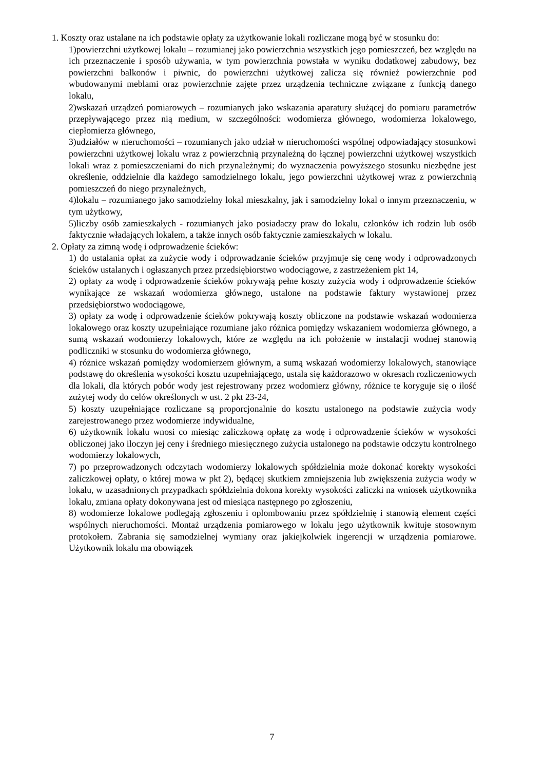1. Koszty oraz ustalane na ich podstawie opłaty za użytkowanie lokali rozliczane mogą być w stosunku do:
1)powierzchni użytkowej lokalu – rozumianej jako powierzchnia wszystkich jego pomieszczeń, bez względu na ich przeznaczenie i sposób używania, w tym powierzchnia powstała w wyniku dodatkowej zabudowy, bez powierzchni balkonów i piwnic, do powierzchni użytkowej zalicza się również powierzchnie pod wbudowanymi meblami oraz powierzchnie zajęte przez urządzenia techniczne związane z funkcją danego lokalu,
2)wskazań urządzeń pomiarowych – rozumianych jako wskazania aparatury służącej do pomiaru parametrów przepływającego przez nią medium, w szczególności: wodomierza głównego, wodomierza lokalowego, ciepłomierza głównego,
3)udziałów w nieruchomości – rozumianych jako udział w nieruchomości wspólnej odpowiadający stosunkowi powierzchni użytkowej lokalu wraz z powierzchnią przynależną do łącznej powierzchni użytkowej wszystkich lokali wraz z pomieszczeniami do nich przynależnymi; do wyznaczenia powyższego stosunku niezbędne jest określenie, oddzielnie dla każdego samodzielnego lokalu, jego powierzchni użytkowej wraz z powierzchnią pomieszczeń do niego przynależnych,
4)lokalu – rozumianego jako samodzielny lokal mieszkalny, jak i samodzielny lokal o innym przeznaczeniu, w tym użytkowy,
5)liczby osób zamieszkałych - rozumianych jako posiadaczy praw do lokalu, członków ich rodzin lub osób faktycznie władających lokalem, a także innych osób faktycznie zamieszkałych w lokalu.
2. Opłaty za zimną wodę i odprowadzenie ścieków:
1) do ustalania opłat za zużycie wody i odprowadzanie ścieków przyjmuje się cenę wody i odprowadzonych ścieków ustalanych i ogłaszanych przez przedsiębiorstwo wodociągowe, z zastrzeżeniem pkt 14,
2) opłaty za wodę i odprowadzenie ścieków pokrywają pełne koszty zużycia wody i odprowadzenie ścieków wynikające ze wskazań wodomierza głównego, ustalone na podstawie faktury wystawionej przez przedsiębiorstwo wodociągowe,
3) opłaty za wodę i odprowadzenie ścieków pokrywają koszty obliczone na podstawie wskazań wodomierza lokalowego oraz koszty uzupełniające rozumiane jako różnica pomiędzy wskazaniem wodomierza głównego, a sumą wskazań wodomierzy lokalowych, które ze względu na ich położenie w instalacji wodnej stanowią podliczniki w stosunku do wodomierza głównego,
4) różnice wskazań pomiędzy wodomierzem głównym, a sumą wskazań wodomierzy lokalowych, stanowiące podstawę do określenia wysokości kosztu uzupełniającego, ustala się każdorazowo w okresach rozliczeniowych dla lokali, dla których pobór wody jest rejestrowany przez wodomierz główny, różnice te koryguje się o ilość zużytej wody do celów określonych w ust. 2 pkt 23-24,
5) koszty uzupełniające rozliczane są proporcjonalnie do kosztu ustalonego na podstawie zużycia wody zarejestrowanego przez wodomierze indywidualne,
6) użytkownik lokalu wnosi co miesiąc zaliczkową opłatę za wodę i odprowadzenie ścieków w wysokości obliczonej jako iloczyn jej ceny i średniego miesięcznego zużycia ustalonego na podstawie odczytu kontrolnego wodomierzy lokalowych,
7) po przeprowadzonych odczytach wodomierzy lokalowych spółdzielnia może dokonać korekty wysokości zaliczkowej opłaty, o której mowa w pkt 2), będącej skutkiem zmniejszenia lub zwiększenia zużycia wody w lokalu, w uzasadnionych przypadkach spółdzielnia dokona korekty wysokości zaliczki na wniosek użytkownika lokalu, zmiana opłaty dokonywana jest od miesiąca następnego po zgłoszeniu,
8) wodomierze lokalowe podlegają zgłoszeniu i oplombowaniu przez spółdzielnię i stanowią element części wspólnych nieruchomości. Montaż urządzenia pomiarowego w lokalu jego użytkownik kwituje stosownym protokołem. Zabrania się samodzielnej wymiany oraz jakiejkolwiek ingerencji w urządzenia pomiarowe. Użytkownik lokalu ma obowiązek
7